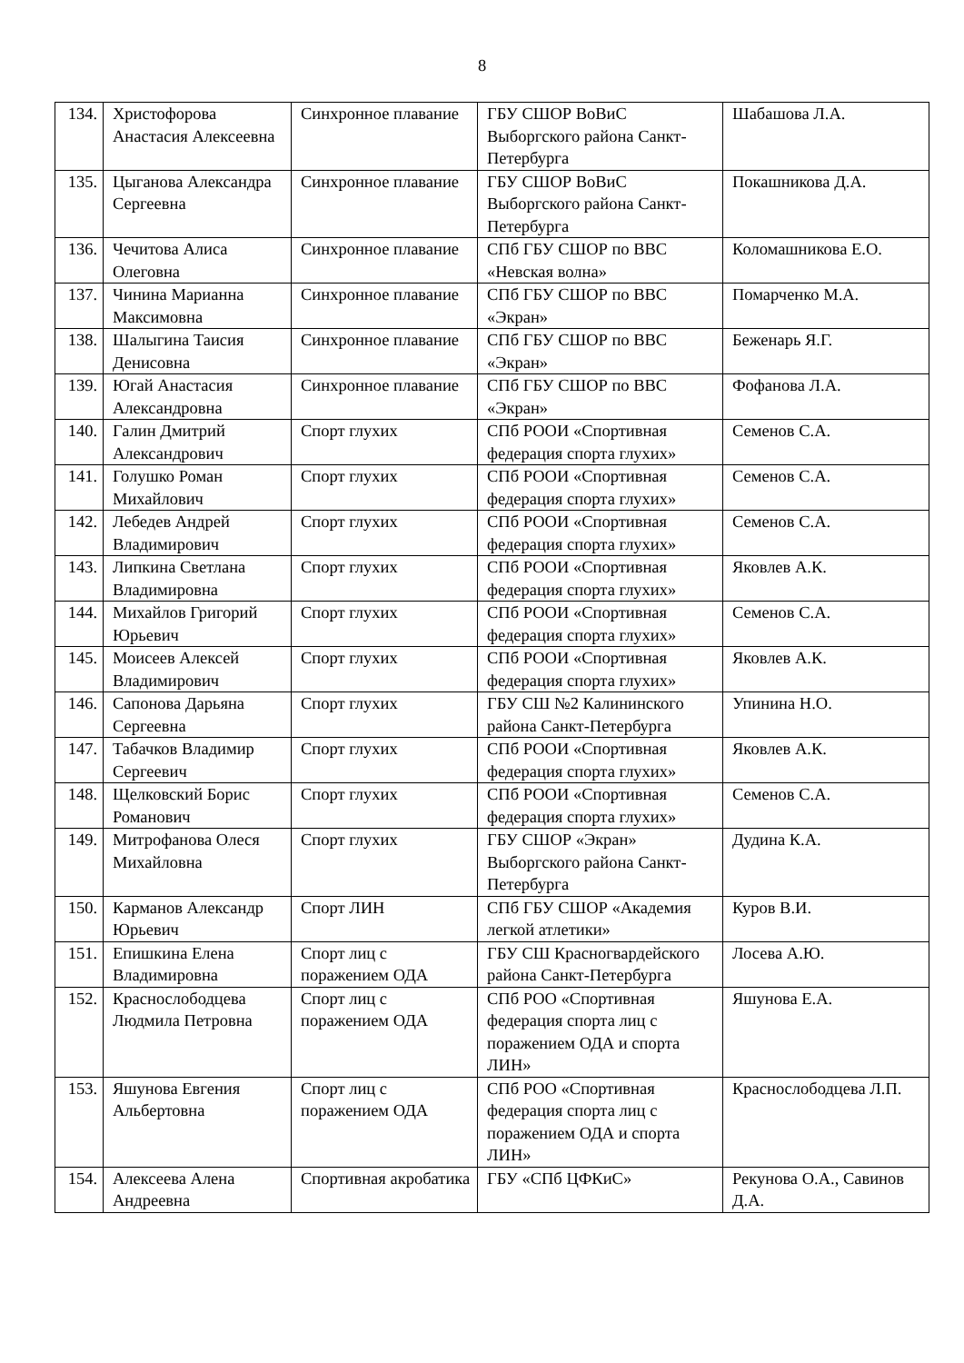8
| 134. | Христофорова Анастасия Алексеевна | Синхронное плавание | ГБУ СШОР ВоВиС Выборгского района Санкт-Петербурга | Шабашова Л.А. |
| 135. | Цыганова Александра Сергеевна | Синхронное плавание | ГБУ СШОР ВоВиС Выборгского района Санкт-Петербурга | Покашникова Д.А. |
| 136. | Чечитова Алиса Олеговна | Синхронное плавание | СПб ГБУ СШОР по ВВС «Невская волна» | Коломашникова Е.О. |
| 137. | Чинина Марианна Максимовна | Синхронное плавание | СПб ГБУ СШОР по ВВС «Экран» | Помарченко М.А. |
| 138. | Шалыгина Таисия Денисовна | Синхронное плавание | СПб ГБУ СШОР по ВВС «Экран» | Беженарь Я.Г. |
| 139. | Югай Анастасия Александровна | Синхронное плавание | СПб ГБУ СШОР по ВВС «Экран» | Фофанова Л.А. |
| 140. | Галин Дмитрий Александрович | Спорт глухих | СПб РООИ «Спортивная федерация спорта глухих» | Семенов С.А. |
| 141. | Голушко Роман Михайлович | Спорт глухих | СПб РООИ «Спортивная федерация спорта глухих» | Семенов С.А. |
| 142. | Лебедев Андрей Владимирович | Спорт глухих | СПб РООИ «Спортивная федерация спорта глухих» | Семенов С.А. |
| 143. | Липкина Светлана Владимировна | Спорт глухих | СПб РООИ «Спортивная федерация спорта глухих» | Яковлев А.К. |
| 144. | Михайлов Григорий Юрьевич | Спорт глухих | СПб РООИ «Спортивная федерация спорта глухих» | Семенов С.А. |
| 145. | Моисеев Алексей Владимирович | Спорт глухих | СПб РООИ «Спортивная федерация спорта глухих» | Яковлев А.К. |
| 146. | Сапонова Дарьяна Сергеевна | Спорт глухих | ГБУ СШ №2 Калининского района Санкт-Петербурга | Упинина Н.О. |
| 147. | Табачков Владимир Сергеевич | Спорт глухих | СПб РООИ «Спортивная федерация спорта глухих» | Яковлев А.К. |
| 148. | Щелковский Борис Романович | Спорт глухих | СПб РООИ «Спортивная федерация спорта глухих» | Семенов С.А. |
| 149. | Митрофанова Олеся Михайловна | Спорт глухих | ГБУ СШОР «Экран» Выборгского района Санкт-Петербурга | Дудина К.А. |
| 150. | Карманов Александр Юрьевич | Спорт ЛИН | СПб ГБУ СШОР «Академия легкой атлетики» | Куров В.И. |
| 151. | Епишкина Елена Владимировна | Спорт лиц с поражением ОДА | ГБУ СШ Красногвардейского района Санкт-Петербурга | Лосева А.Ю. |
| 152. | Краснослободцева Людмила Петровна | Спорт лиц с поражением ОДА | СПб РОО «Спортивная федерация спорта лиц с поражением ОДА и спорта ЛИН» | Яшунова Е.А. |
| 153. | Яшунова Евгения Альбертовна | Спорт лиц с поражением ОДА | СПб РОО «Спортивная федерация спорта лиц с поражением ОДА и спорта ЛИН» | Краснослободцева Л.П. |
| 154. | Алексеева Алена Андреевна | Спортивная акробатика | ГБУ «СПб ЦФКиС» | Рекунова О.А., Савинов Д.А. |